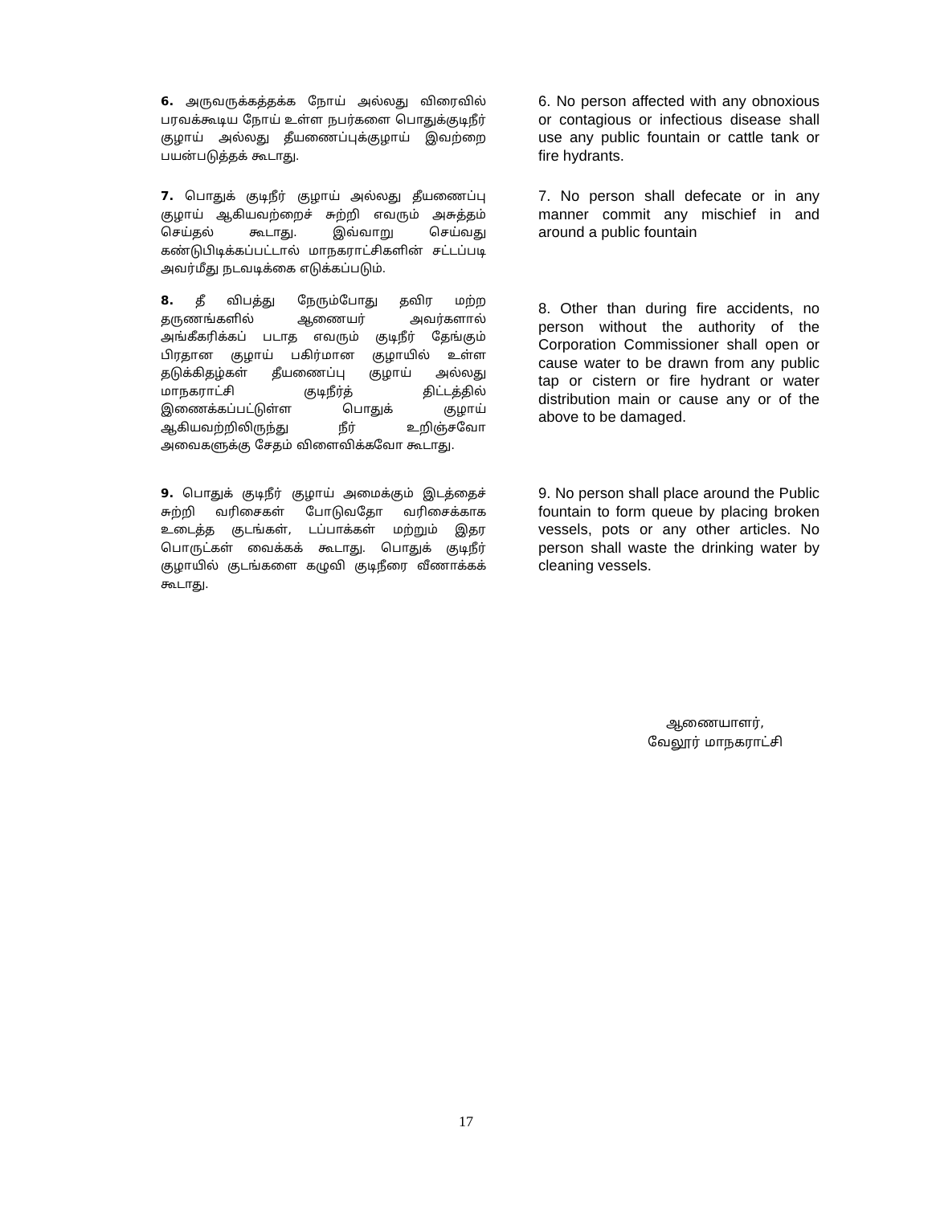6. அருவருக்கத்தக்க நோய் அல்லது விரைவில் பரவக்கூடிய நோய் உள்ள நபர்களை பொதுக்குடிநீர் குழாய் அல்லது தீயணைப்புக்குழாய் இவற்றை பயன்படுத்தக் கூடாது.
6. No person affected with any obnoxious or contagious or infectious disease shall use any public fountain or cattle tank or fire hydrants.
7. பொதுக் குடிநீர் குழாய் அல்லது தீயணைப்பு குழாய் ஆகியவற்றைச் சுற்றி எவரும் அசுத்தம் செய்தல் கூடாது. இவ்வாறு செய்வது கண்டுபிடிக்கப்பட்டால் மாநகராட்சிகளின் சட்டப்படி அவர்மீது நடவடிக்கை எடுக்கப்படும்.
7. No person shall defecate or in any manner commit any mischief in and around a public fountain
8. தீ விபத்து நேரும்போது தவிர மற்ற தருணங்களில் ஆணையர் அவர்களால் அங்கீகரிக்கப் படாத எவரும் குடிநீர் தேங்கும் பிரதான குழாய் பகிர்மான குழாயில் உள்ள தடுக்கிதழ்கள் தீயணைப்பு குழாய் அல்லது மாநகராட்சி குடிநீர்த் திட்டத்தில் இணைக்கப்பட்டுள்ள பொதுக் குழாய் ஆகியவற்றிலிருந்து நீர் உறிஞ்சவோ அவைகளுக்கு சேதம் விளைவிக்கவோ கூடாது.
8. Other than during fire accidents, no person without the authority of the Corporation Commissioner shall open or cause water to be drawn from any public tap or cistern or fire hydrant or water distribution main or cause any or of the above to be damaged.
9. பொதுக் குடிநீர் குழாய் அமைக்கும் இடத்தைச் சுற்றி வரிசைகள் போடுவதோ வரிசைக்காக உடைத்த குடங்கள், டப்பாக்கள் மற்றும் இதர பொருட்கள் வைக்கக் கூடாது. பொதுக் குடிநீர் குழாயில் குடங்களை கழுவி குடிநீரை வீணாக்கக் கூடாது.
9. No person shall place around the Public fountain to form queue by placing broken vessels, pots or any other articles. No person shall waste the drinking water by cleaning vessels.
ஆணையாளர்,
வேலூர் மாநகராட்சி
17